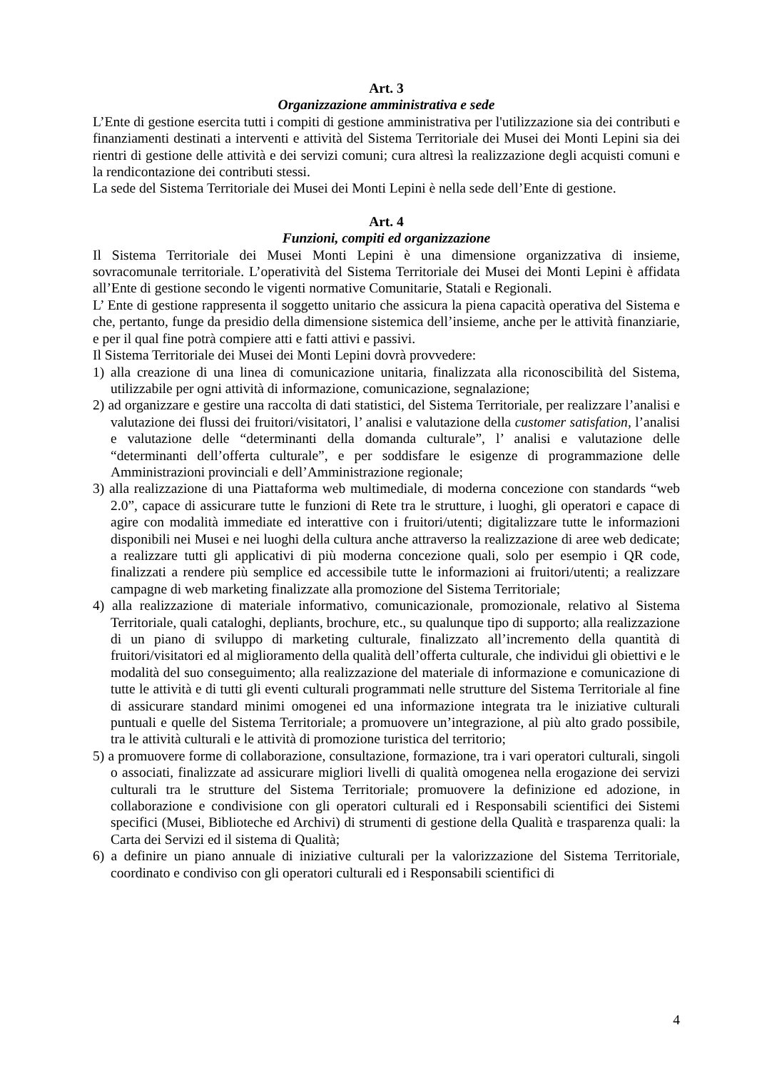Art. 3
Organizzazione amministrativa e sede
L’Ente di gestione esercita tutti i compiti di gestione amministrativa per l'utilizzazione sia dei contributi e finanziamenti destinati a interventi e attività del Sistema Territoriale dei Musei dei Monti Lepini sia dei rientri di gestione delle attività e dei servizi comuni; cura altresì la realizzazione degli acquisti comuni e la rendicontazione dei contributi stessi.
La sede del Sistema Territoriale dei Musei dei Monti Lepini è nella sede dell’Ente di gestione.
Art. 4
Funzioni, compiti ed organizzazione
Il Sistema Territoriale dei Musei Monti Lepini è una dimensione organizzativa di insieme, sovracomunale territoriale. L’operatività del Sistema Territoriale dei Musei dei Monti Lepini è affidata all’Ente di gestione secondo le vigenti normative Comunitarie, Statali e Regionali.
L’ Ente di gestione rappresenta il soggetto unitario che assicura la piena capacità operativa del Sistema e che, pertanto, funge da presidio della dimensione sistemica dell’insieme, anche per le attività finanziarie, e per il qual fine potrà compiere atti e fatti attivi e passivi.
Il Sistema Territoriale dei Musei dei Monti Lepini dovrà provvedere:
1) alla creazione di una linea di comunicazione unitaria, finalizzata alla riconoscibilità del Sistema, utilizzabile per ogni attività di informazione, comunicazione, segnalazione;
2) ad organizzare e gestire una raccolta di dati statistici, del Sistema Territoriale, per realizzare l’analisi e valutazione dei flussi dei fruitori/visitatori, l’ analisi e valutazione della customer satisfation, l’analisi e valutazione delle “determinanti della domanda culturale”, l’ analisi e valutazione delle “determinanti dell’offerta culturale”, e per soddisfare le esigenze di programmazione delle Amministrazioni provinciali e dell’Amministrazione regionale;
3) alla realizzazione di una Piattaforma web multimediale, di moderna concezione con standards “web 2.0”, capace di assicurare tutte le funzioni di Rete tra le strutture, i luoghi, gli operatori e capace di agire con modalità immediate ed interattive con i fruitori/utenti; digitalizzare tutte le informazioni disponibili nei Musei e nei luoghi della cultura anche attraverso la realizzazione di aree web dedicate; a realizzare tutti gli applicativi di più moderna concezione quali, solo per esempio i QR code, finalizzati a rendere più semplice ed accessibile tutte le informazioni ai fruitori/utenti; a realizzare campagne di web marketing finalizzate alla promozione del Sistema Territoriale;
4) alla realizzazione di materiale informativo, comunicazionale, promozionale, relativo al Sistema Territoriale, quali cataloghi, depliants, brochure, etc., su qualunque tipo di supporto; alla realizzazione di un piano di sviluppo di marketing culturale, finalizzato all’incremento della quantità di fruitori/visitatori ed al miglioramento della qualità dell’offerta culturale, che individui gli obiettivi e le modalità del suo conseguimento; alla realizzazione del materiale di informazione e comunicazione di tutte le attività e di tutti gli eventi culturali programmati nelle strutture del Sistema Territoriale al fine di assicurare standard minimi omogenei ed una informazione integrata tra le iniziative culturali puntuali e quelle del Sistema Territoriale; a promuovere un’integrazione, al più alto grado possibile, tra le attività culturali e le attività di promozione turistica del territorio;
5) a promuovere forme di collaborazione, consultazione, formazione, tra i vari operatori culturali, singoli o associati, finalizzate ad assicurare migliori livelli di qualità omogenea nella erogazione dei servizi culturali tra le strutture del Sistema Territoriale; promuovere la definizione ed adozione, in collaborazione e condivisione con gli operatori culturali ed i Responsabili scientifici dei Sistemi specifici (Musei, Biblioteche ed Archivi) di strumenti di gestione della Qualità e trasparenza quali: la Carta dei Servizi ed il sistema di Qualità;
6) a definire un piano annuale di iniziative culturali per la valorizzazione del Sistema Territoriale, coordinato e condiviso con gli operatori culturali ed i Responsabili scientifici di
4